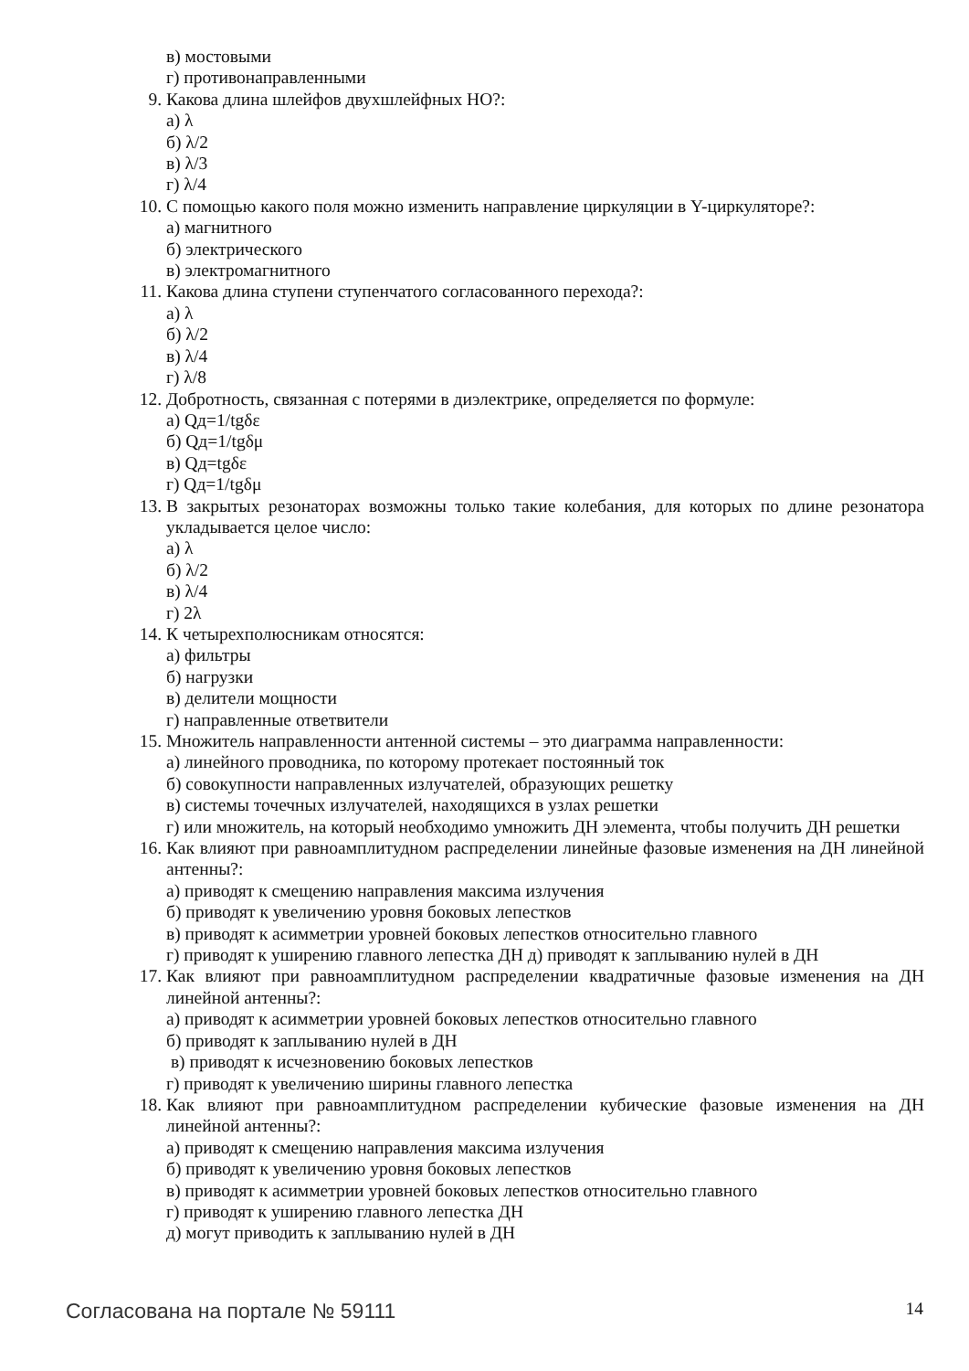в) мостовыми
г) противонаправленными
9. Какова длина шлейфов двухшлейфных НО?:
а) λ
б) λ/2
в) λ/3
г) λ/4
10. С помощью какого поля можно изменить направление циркуляции в Y-циркуляторе?:
а) магнитного
б) электрического
в) электромагнитного
11. Какова длина ступени ступенчатого согласованного перехода?:
а) λ
б) λ/2
в) λ/4
г) λ/8
12. Добротность, связанная с потерями в диэлектрике, определяется по формуле:
а) Qд=1/tgδε
б) Qд=1/tgδμ
в) Qд=tgδε
г) Qд=1/tgδμ
13. В закрытых резонаторах возможны только такие колебания, для которых по длине резонатора укладывается целое число:
а) λ
б) λ/2
в) λ/4
г) 2λ
14. К четырехполюсникам относятся:
а) фильтры
б) нагрузки
в) делители мощности
г) направленные ответвители
15. Множитель направленности антенной системы – это диаграмма направленности:
а) линейного проводника, по которому протекает постоянный ток
б) совокупности направленных излучателей, образующих решетку
в) системы точечных излучателей, находящихся в узлах решетки
г) или множитель, на который необходимо умножить ДН элемента, чтобы получить ДН решетки
16. Как влияют при равноамплитудном распределении линейные фазовые изменения на ДН линейной антенны?:
а) приводят к смещению направления максима излучения
б) приводят к увеличению уровня боковых лепестков
в) приводят к асимметрии уровней боковых лепестков относительно главного
г) приводят к уширению главного лепестка ДН д) приводят к заплыванию нулей в ДН
17. Как влияют при равноамплитудном распределении квадратичные фазовые изменения на ДН линейной антенны?:
а) приводят к асимметрии уровней боковых лепестков относительно главного
б) приводят к заплыванию нулей в ДН
в) приводят к исчезновению боковых лепестков
г) приводят к увеличению ширины главного лепестка
18. Как влияют при равноамплитудном распределении кубические фазовые изменения на ДН линейной антенны?:
а) приводят к смещению направления максима излучения
б) приводят к увеличению уровня боковых лепестков
в) приводят к асимметрии уровней боковых лепестков относительно главного
г) приводят к уширению главного лепестка ДН
д) могут приводить к заплыванию нулей в ДН
Согласована на портале № 59111 14